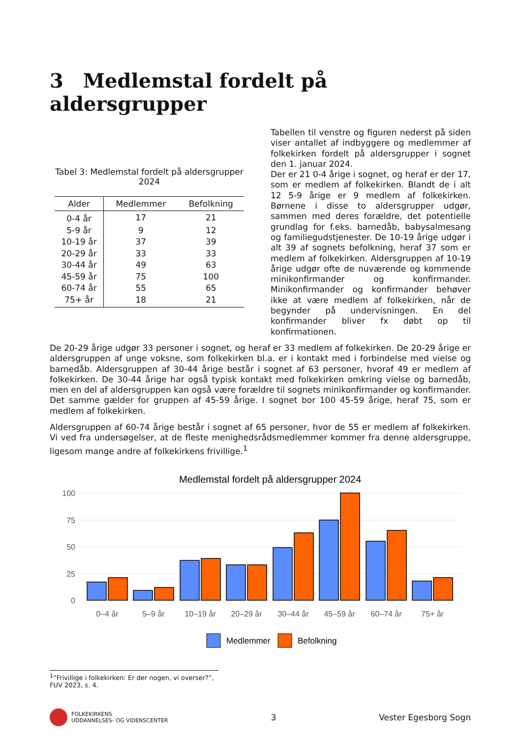3 Medlemstal fordelt på aldersgrupper
Tabel 3: Medlemstal fordelt på aldersgrupper 2024
| Alder | Medlemmer | Befolkning |
| --- | --- | --- |
| 0-4 år | 17 | 21 |
| 5-9 år | 9 | 12 |
| 10-19 år | 37 | 39 |
| 20-29 år | 33 | 33 |
| 30-44 år | 49 | 63 |
| 45-59 år | 75 | 100 |
| 60-74 år | 55 | 65 |
| 75+ år | 18 | 21 |
Tabellen til venstre og figuren nederst på siden viser antallet af indbyggere og medlemmer af folkekirken fordelt på aldersgrupper i sognet den 1. januar 2024.
Der er 21 0-4 årige i sognet, og heraf er der 17, som er medlem af folkekirken. Blandt de i alt 12 5-9 årige er 9 medlem af folkekirken. Børnene i disse to aldersgrupper udgør, sammen med deres forældre, det potentielle grundlag for f.eks. barnedåb, babysalmesang og familiegudstjenester. De 10-19 årige udgør i alt 39 af sognets befolkning, heraf 37 som er medlem af folkekirken. Aldersgruppen af 10-19 årige udgør ofte de nuværende og kommende minikonfirmander og konfirmander. Minikonfirmander og konfirmander behøver ikke at være medlem af folkekirken, når de begynder på undervisningen. En del konfirmander bliver fx døbt op til konfirmationen.
De 20-29 årige udgør 33 personer i sognet, og heraf er 33 medlem af folkekirken. De 20-29 årige er aldersgruppen af unge voksne, som folkekirken bl.a. er i kontakt med i forbindelse med vielse og barnedåb. Aldersgruppen af 30-44 årige består i sognet af 63 personer, hvoraf 49 er medlem af folkekirken. De 30-44 årige har også typisk kontakt med folkekirken omkring vielse og barnedåb, men en del af aldersgruppen kan også være forældre til sognets minikonfirmander og konfirmander. Det samme gælder for gruppen af 45-59 årige. I sognet bor 100 45-59 årige, heraf 75, som er medlem af folkekirken.
Aldersgruppen af 60-74 årige består i sognet af 65 personer, hvor de 55 er medlem af folkekirken. Vi ved fra undersøgelser, at de fleste menighedsrådsmedlemmer kommer fra denne aldersgruppe, ligesom mange andre af folkekirkens frivillige.<sup>1</sup>
Medlemstal fordelt på aldersgrupper 2024
100
75
50
25
0
0–4 år
5–9 år
10–19 år
20–29 år
30–44 år
45–59 år
60–74 år
75+ år
Medlemmer
Befolkning
<sup>1</sup>”Frivillige i folkekirken: Er der nogen, vi overser?”, FUV 2023, s. 4.
FOLKEKIRKENS
UDDANNELSES- OG VIDENSCENTER
3 Vester Egesborg Sogn